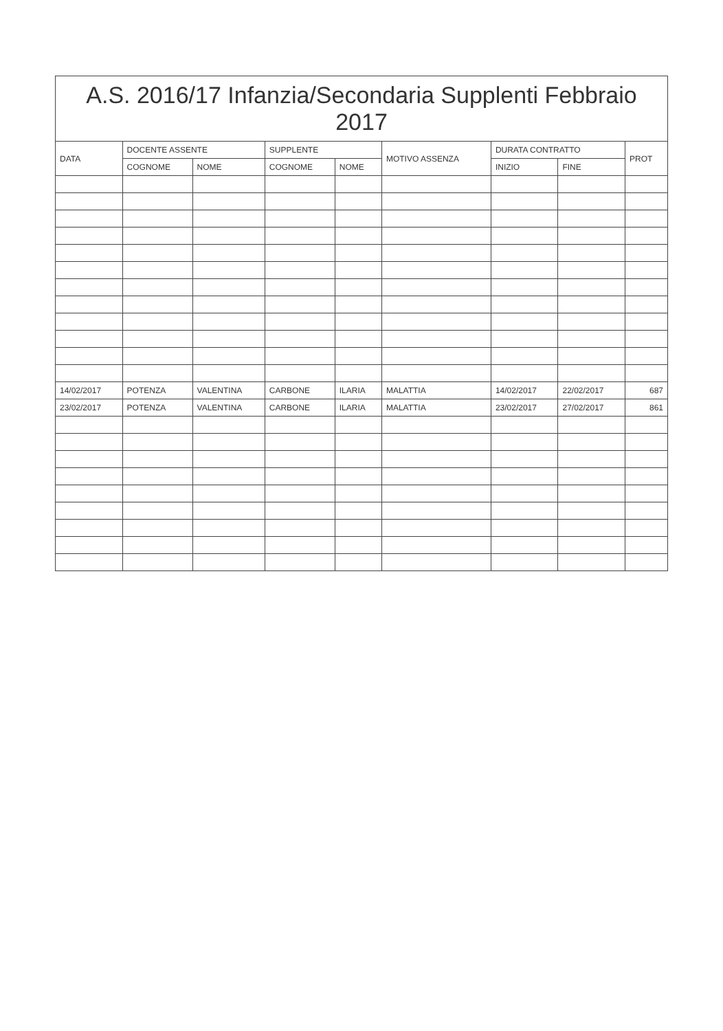A.S. 2016/17 Infanzia/Secondaria Supplenti Febbraio 2017
| DATA | DOCENTE ASSENTE | | SUPPLENTE | | MOTIVO ASSENZA | DURATA CONTRATTO | | PROT |
| --- | --- | --- | --- | --- | --- | --- | --- | --- |
| | COGNOME | NOME | COGNOME | NOME | | INIZIO | FINE | |
| 14/02/2017 | POTENZA | VALENTINA | CARBONE | ILARIA | MALATTIA | 14/02/2017 | 22/02/2017 | 687 |
| 23/02/2017 | POTENZA | VALENTINA | CARBONE | ILARIA | MALATTIA | 23/02/2017 | 27/02/2017 | 861 |